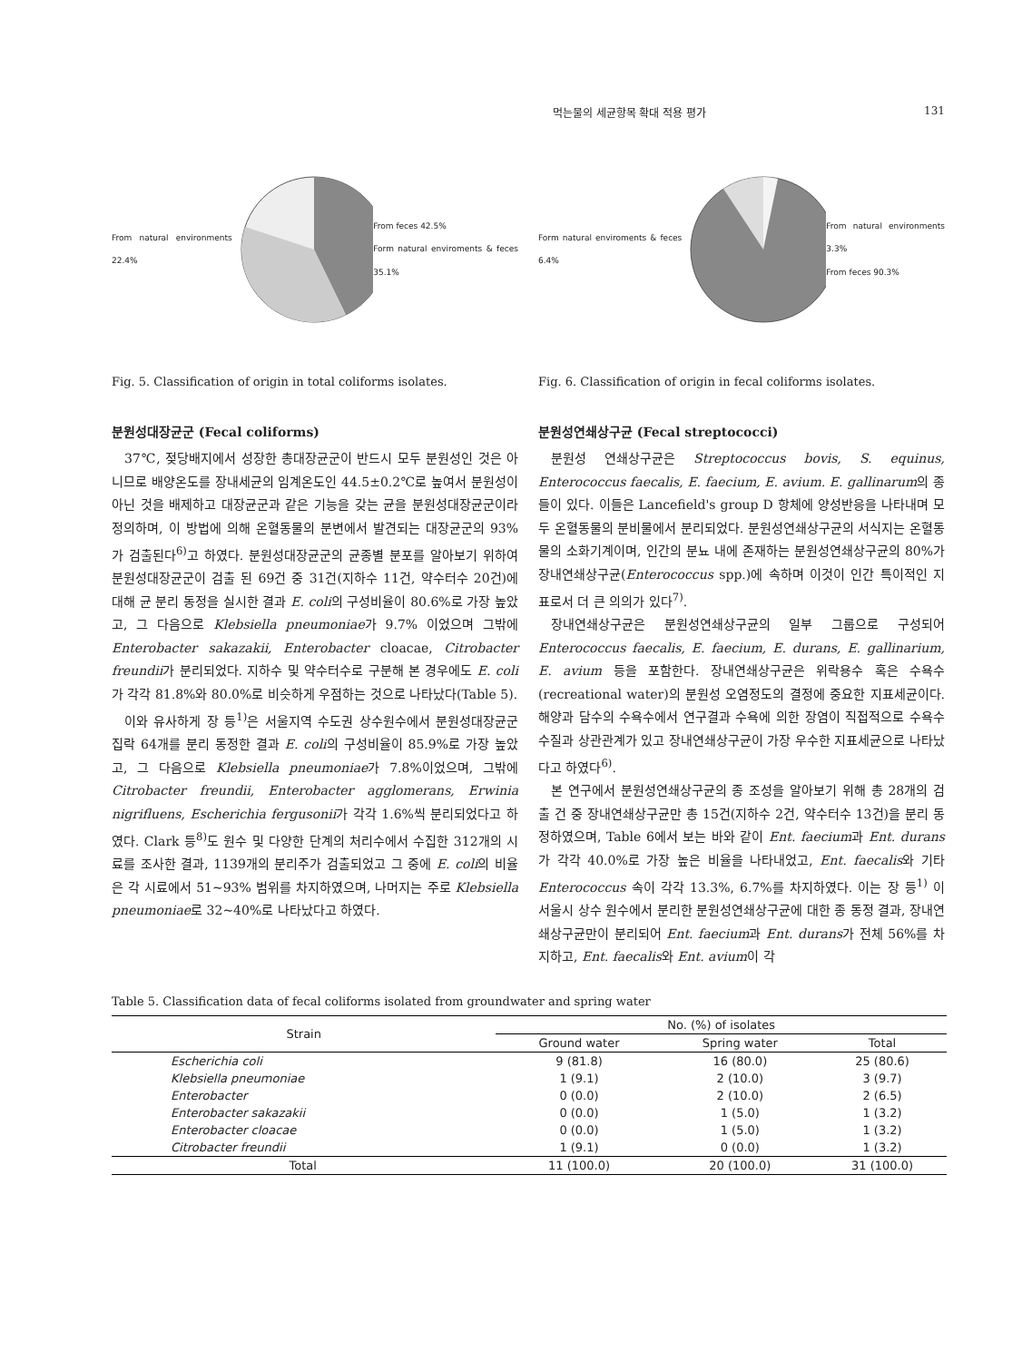먹는물의 세균항목 확대 적용 평가 131
From natural environments 22.4% From feces 42.5%
Form natural enviroments & feces 35.1%
Fig. 5. Classification of origin in total coliforms isolates.
분원성대장균군 (Fecal coliforms)
37℃, 젖당배지에서 성장한 총대장균군이 반드시 모두 분원성인 것은 아니므로 배양온도를 장내세균의 임계온도인 44.5±0.2℃로 높여서 분원성이 아닌 것을 배제하고 대장균군과 같은 기능을 갖는 균을 분원성대장균군이라 정의하며, 이 방법에 의해 온혈동물의 분변에서 발견되는 대장균군의 93%가 검출된다<sup>6)</sup>고 하였다. 분원성대장균군의 균종별 분포를 알아보기 위하여 분원성대장균군이 검출 된 69건 중 31건(지하수 11건, 약수터수 20건)에 대해 균 분리 동정을 실시한 결과 E. coli의 구성비율이 80.6%로 가장 높았고, 그 다음으로 Klebsiella pneumoniae가 9.7% 이었으며 그밖에 Enterobacter sakazakii, Enterobacter cloacae, Citrobacter freundii가 분리되었다. 지하수 및 약수터수로 구분해 본 경우에도 E. coli가 각각 81.8%와 80.0%로 비슷하게 우점하는 것으로 나타났다(Table 5).
이와 유사하게 장 등<sup>1)</sup>은 서울지역 수도권 상수원수에서 분원성대장균군 집락 64개를 분리 동정한 결과 E. coli의 구성비율이 85.9%로 가장 높았고, 그 다음으로 Klebsiella pneumoniae가 7.8%이었으며, 그밖에 Citrobacter freundii, Enterobacter agglomerans, Erwinia nigrifluens, Escherichia fergusonii가 각각 1.6%씩 분리되었다고 하였다. Clark 등<sup>8)</sup>도 원수 및 다양한 단계의 처리수에서 수집한 312개의 시료를 조사한 결과, 1139개의 분리주가 검출되었고 그 중에 E. coli의 비율은 각 시료에서 51~93% 범위를 차지하였으며, 나머지는 주로 Klebsiella pneumoniae로 32~40%로 나타났다고 하였다.
Form natural enviroments & feces 6.4% From natural environments 3.3%
From feces 90.3%
Fig. 6. Classification of origin in fecal coliforms isolates.
분원성연쇄상구균 (Fecal streptococci)
분원성 연쇄상구균은 Streptococcus bovis, S. equinus, Enterococcus faecalis, E. faecium, E. avium. E. gallinarum의 종들이 있다. 이들은 Lancefield's group D 항체에 양성반응을 나타내며 모두 온혈동물의 분비물에서 분리되었다. 분원성연쇄상구균의 서식지는 온혈동물의 소화기계이며, 인간의 분뇨 내에 존재하는 분원성연쇄상구균의 80%가 장내연쇄상구균(Enterococcus spp.)에 속하며 이것이 인간 특이적인 지표로서 더 큰 의의가 있다<sup>7)</sup>.
장내연쇄상구균은 분원성연쇄상구균의 일부 그룹으로 구성되어 Enterococcus faecalis, E. faecium, E. durans, E. gallinarium, E. avium 등을 포함한다. 장내연쇄상구균은 위락용수 혹은 수욕수(recreational water)의 분원성 오염정도의 결정에 중요한 지표세균이다. 해양과 담수의 수욕수에서 연구결과 수욕에 의한 장염이 직접적으로 수욕수 수질과 상관관계가 있고 장내연쇄상구균이 가장 우수한 지표세균으로 나타났다고 하였다<sup>6)</sup>.
본 연구에서 분원성연쇄상구균의 종 조성을 알아보기 위해 총 28개의 검출 건 중 장내연쇄상구균만 총 15건(지하수 2건, 약수터수 13건)을 분리 동정하였으며, Table 6에서 보는 바와 같이 Ent. faecium과 Ent. durans가 각각 40.0%로 가장 높은 비율을 나타내었고, Ent. faecalis와 기타 Enterococcus 속이 각각 13.3%, 6.7%를 차지하였다. 이는 장 등<sup>1)</sup> 이 서울시 상수 원수에서 분리한 분원성연쇄상구균에 대한 종 동정 결과, 장내연쇄상구균만이 분리되어 Ent. faecium과 Ent. durans가 전체 56%를 차지하고, Ent. faecalis와 Ent. avium이 각
Table 5. Classification data of fecal coliforms isolated from groundwater and spring water
| Strain | No. (%) of isolates | | |
| --- | --- | --- | --- |
| | Ground water | Spring water | Total |
| Escherichia coli | 9 (81.8) | 16 (80.0) | 25 (80.6) |
| Klebsiella pneumoniae | 1 (9.1) | 2 (10.0) | 3 (9.7) |
| Enterobacter | 0 (0.0) | 2 (10.0) | 2 (6.5) |
| Enterobacter sakazakii | 0 (0.0) | 1 (5.0) | 1 (3.2) |
| Enterobacter cloacae | 0 (0.0) | 1 (5.0) | 1 (3.2) |
| Citrobacter freundii | 1 (9.1) | 0 (0.0) | 1 (3.2) |
| Total | 11 (100.0) | 20 (100.0) | 31 (100.0) |